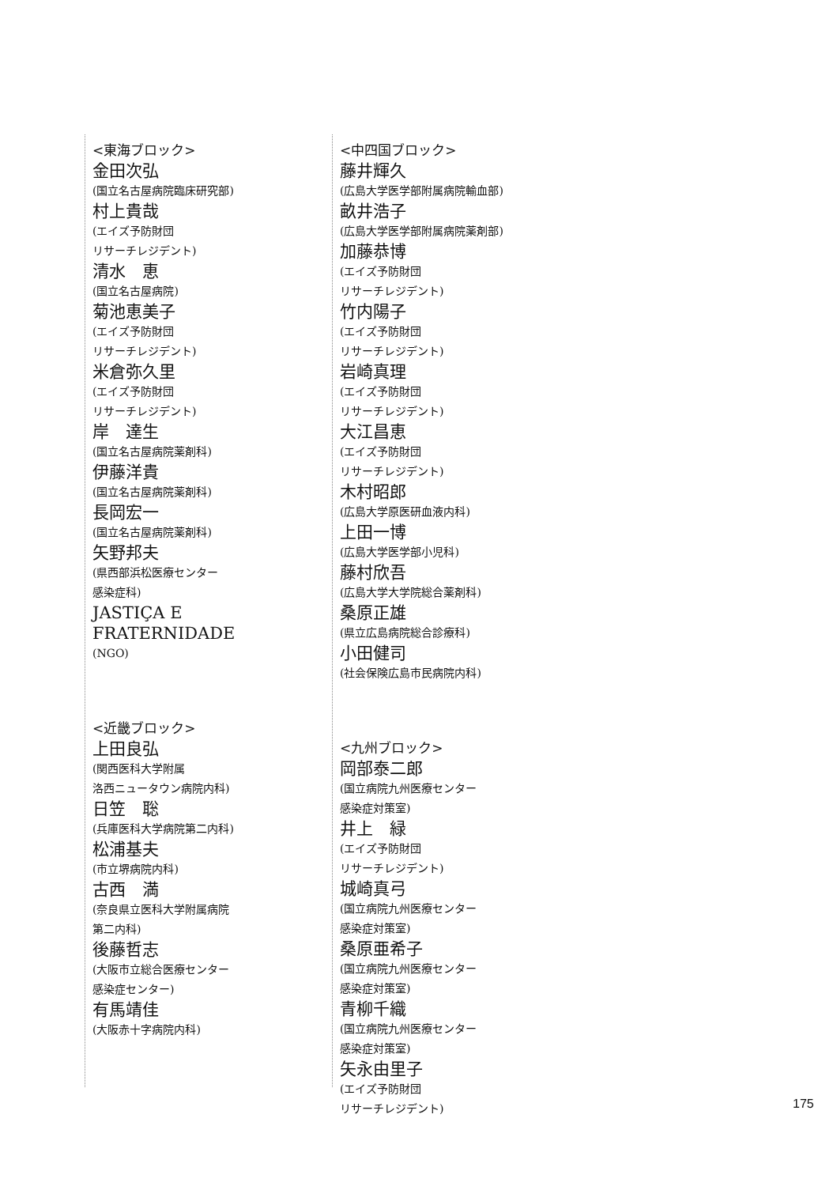<東海ブロック>
金田次弘
(国立名古屋病院臨床研究部)
村上貴哉
(エイズ予防財団
リサーチレジデント)
清水　恵
(国立名古屋病院)
菊池恵美子
(エイズ予防財団
リサーチレジデント)
米倉弥久里
(エイズ予防財団
リサーチレジデント)
岸　達生
(国立名古屋病院薬剤科)
伊藤洋貴
(国立名古屋病院薬剤科)
長岡宏一
(国立名古屋病院薬剤科)
矢野邦夫
(県西部浜松医療センター
感染症科)
JASTIÇA E
FRATERNIDADE
(NGO)
<近畿ブロック>
上田良弘
(関西医科大学附属
洛西ニュータウン病院内科)
日笠　聡
(兵庫医科大学病院第二内科)
松浦基夫
(市立堺病院内科)
古西　満
(奈良県立医科大学附属病院
第二内科)
後藤哲志
(大阪市立総合医療センター
感染症センター)
有馬靖佳
(大阪赤十字病院内科)
<中四国ブロック>
藤井輝久
(広島大学医学部附属病院輸血部)
畝井浩子
(広島大学医学部附属病院薬剤部)
加藤恭博
(エイズ予防財団
リサーチレジデント)
竹内陽子
(エイズ予防財団
リサーチレジデント)
岩崎真理
(エイズ予防財団
リサーチレジデント)
大江昌恵
(エイズ予防財団
リサーチレジデント)
木村昭郎
(広島大学原医研血液内科)
上田一博
(広島大学医学部小児科)
藤村欣吾
(広島大学大学院総合薬剤科)
桑原正雄
(県立広島病院総合診療科)
小田健司
(社会保険広島市民病院内科)
<九州ブロック>
岡部泰二郎
(国立病院九州医療センター
感染症対策室)
井上　緑
(エイズ予防財団
リサーチレジデント)
城崎真弓
(国立病院九州医療センター
感染症対策室)
桑原亜希子
(国立病院九州医療センター
感染症対策室)
青柳千織
(国立病院九州医療センター
感染症対策室)
矢永由里子
(エイズ予防財団
リサーチレジデント)
175